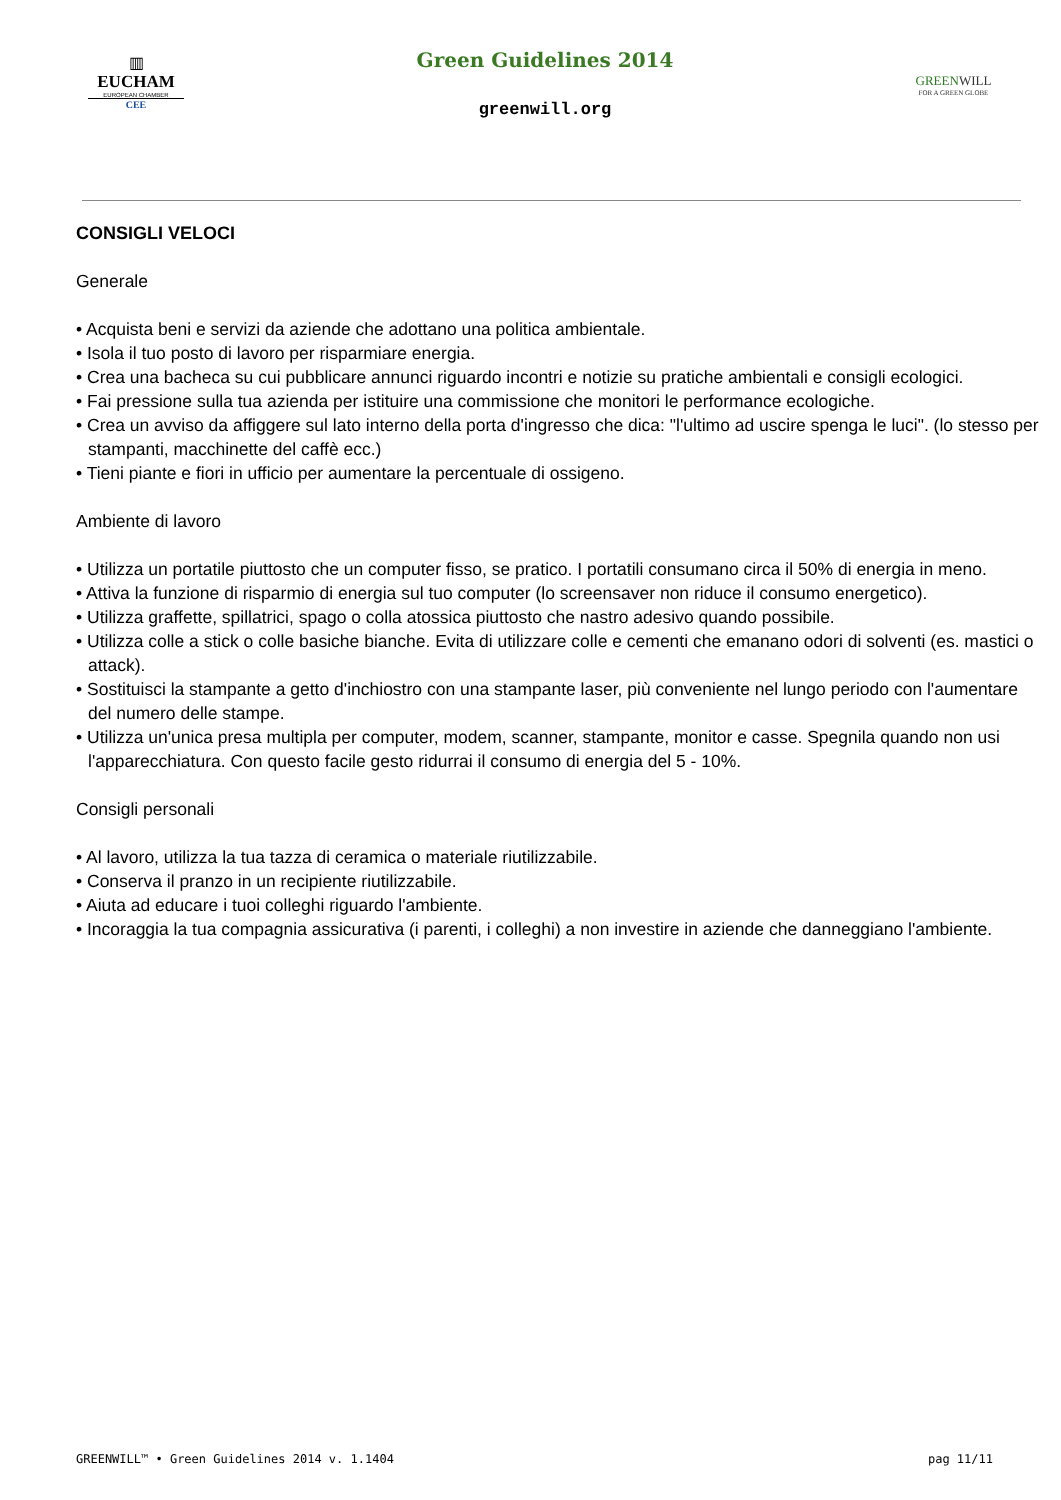▥
EUCHAM
EUROPEAN CHAMBER
CEE
Green Guidelines 2014
greenwill.org
GREENWILL
FOR A GREEN GLOBE
CONSIGLI VELOCI
Generale
• Acquista beni e servizi da aziende che adottano una politica ambientale.
• Isola il tuo posto di lavoro per risparmiare energia.
• Crea una bacheca su cui pubblicare annunci riguardo incontri e notizie su pratiche ambientali e consigli ecologici.
• Fai pressione sulla tua azienda per istituire una commissione che monitori le performance ecologiche.
• Crea un avviso da affiggere sul lato interno della porta d'ingresso che dica: "l'ultimo ad uscire spenga le luci". (lo stesso per stampanti, macchinette del caffè ecc.)
• Tieni piante e fiori in ufficio per aumentare la percentuale di ossigeno.
Ambiente di lavoro
• Utilizza un portatile piuttosto che un computer fisso, se pratico. I portatili consumano circa il 50% di energia in meno.
• Attiva la funzione di risparmio di energia sul tuo computer (lo screensaver non riduce il consumo energetico).
• Utilizza graffette, spillatrici, spago o colla atossica piuttosto che nastro adesivo quando possibile.
• Utilizza colle a stick o colle basiche bianche. Evita di utilizzare colle e cementi che emanano odori di solventi (es. mastici o attack).
• Sostituisci la stampante a getto d'inchiostro con una stampante laser, più conveniente nel lungo periodo con l'aumentare del numero delle stampe.
• Utilizza un'unica presa multipla per computer, modem, scanner, stampante, monitor e casse. Spegnila quando non usi l'apparecchiatura. Con questo facile gesto ridurrai il consumo di energia del 5 - 10%.
Consigli personali
• Al lavoro, utilizza la tua tazza di ceramica o materiale riutilizzabile.
• Conserva il pranzo in un recipiente riutilizzabile.
• Aiuta ad educare i tuoi colleghi riguardo l'ambiente.
• Incoraggia la tua compagnia assicurativa (i parenti, i colleghi) a non investire in aziende che danneggiano l'ambiente.
GREENWILL™ • Green Guidelines 2014 v. 1.1404 pag 11/11